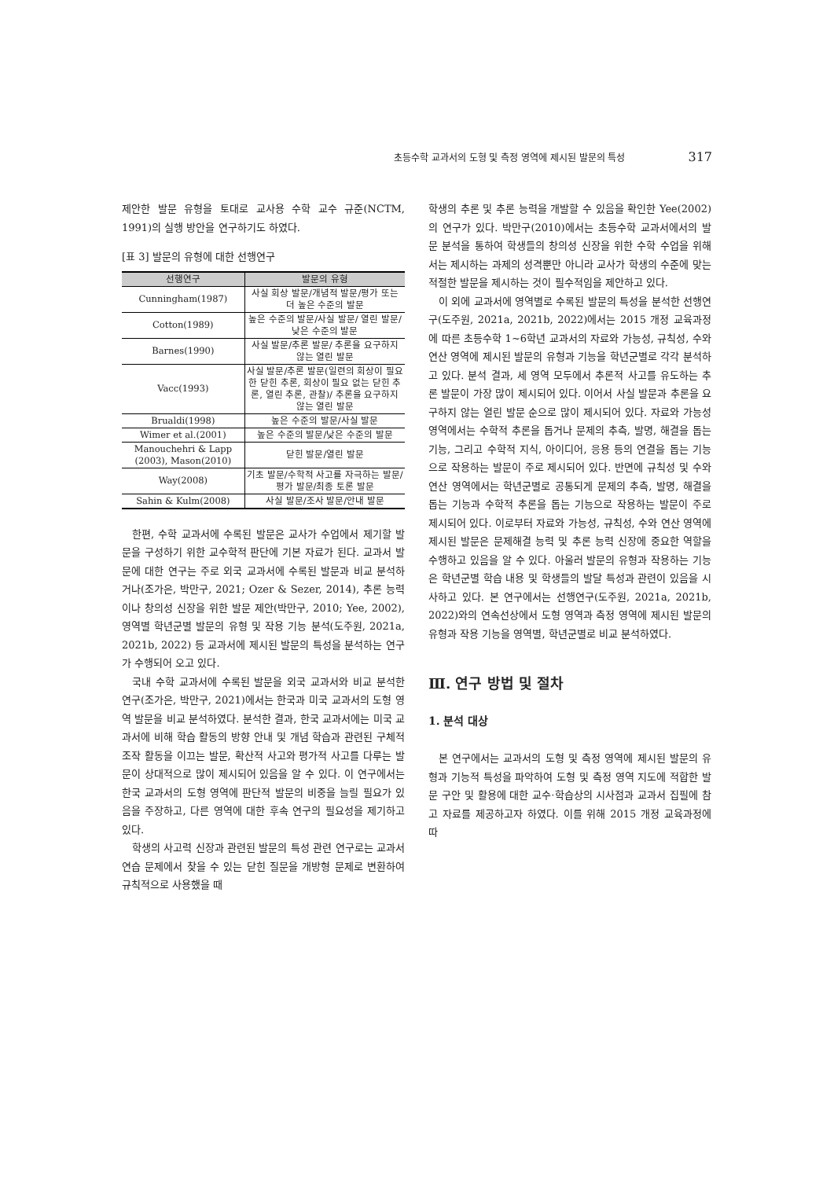초등수학 교과서의 도형 및 측정 영역에 제시된 발문의 특성 317
제안한 발문 유형을 토대로 교사용 수학 교수 규준(NCTM, 1991)의 실행 방안을 연구하기도 하였다.
[표 3] 발문의 유형에 대한 선행연구
| 선행연구 | 발문의 유형 |
| --- | --- |
| Cunningham(1987) | 사실 회상 발문/개념적 발문/평가 또는 더 높은 수준의 발문 |
| Cotton(1989) | 높은 수준의 발문/사실 발문/ 열린 발문/낮은 수준의 발문 |
| Barnes(1990) | 사실 발문/추론 발문/ 추론을 요구하지 않는 열린 발문 |
| Vacc(1993) | 사실 발문/추론 발문(일련의 회상이 필요한 닫힌 추론, 회상이 필요 없는 닫힌 추론, 열린 추론, 관찰)/ 추론을 요구하지 않는 열린 발문 |
| Brualdi(1998) | 높은 수준의 발문/사실 발문 |
| Wimer et al.(2001) | 높은 수준의 발문/낮은 수준의 발문 |
| Manouchehri & Lapp (2003), Mason(2010) | 닫힌 발문/열린 발문 |
| Way(2008) | 기초 발문/수학적 사고를 자극하는 발문/평가 발문/최종 토론 발문 |
| Sahin & Kulm(2008) | 사실 발문/조사 발문/안내 발문 |
한편, 수학 교과서에 수록된 발문은 교사가 수업에서 제기할 발문을 구성하기 위한 교수학적 판단에 기본 자료가 된다. 교과서 발문에 대한 연구는 주로 외국 교과서에 수록된 발문과 비교 분석하거나(조가은, 박만구, 2021; Ozer & Sezer, 2014), 추론 능력이나 창의성 신장을 위한 발문 제안(박만구, 2010; Yee, 2002), 영역별 학년군별 발문의 유형 및 작용 기능 분석(도주원, 2021a, 2021b, 2022) 등 교과서에 제시된 발문의 특성을 분석하는 연구가 수행되어 오고 있다.
국내 수학 교과서에 수록된 발문을 외국 교과서와 비교 분석한 연구(조가은, 박만구, 2021)에서는 한국과 미국 교과서의 도형 영역 발문을 비교 분석하였다. 분석한 결과, 한국 교과서에는 미국 교과서에 비해 학습 활동의 방향 안내 및 개념 학습과 관련된 구체적 조작 활동을 이끄는 발문, 확산적 사고와 평가적 사고를 다루는 발문이 상대적으로 많이 제시되어 있음을 알 수 있다. 이 연구에서는 한국 교과서의 도형 영역에 판단적 발문의 비중을 늘릴 필요가 있음을 주장하고, 다른 영역에 대한 후속 연구의 필요성을 제기하고 있다.
학생의 사고력 신장과 관련된 발문의 특성 관련 연구로는 교과서 연습 문제에서 찾을 수 있는 닫힌 질문을 개방형 문제로 변환하여 규칙적으로 사용했을 때
학생의 추론 및 추론 능력을 개발할 수 있음을 확인한 Yee(2002)의 연구가 있다. 박만구(2010)에서는 초등수학 교과서에서의 발문 분석을 통하여 학생들의 창의성 신장을 위한 수학 수업을 위해서는 제시하는 과제의 성격뿐만 아니라 교사가 학생의 수준에 맞는 적절한 발문을 제시하는 것이 필수적임을 제안하고 있다.
이 외에 교과서에 영역별로 수록된 발문의 특성을 분석한 선행연구(도주원, 2021a, 2021b, 2022)에서는 2015 개정 교육과정에 따른 초등수학 1~6학년 교과서의 자료와 가능성, 규칙성, 수와 연산 영역에 제시된 발문의 유형과 기능을 학년군별로 각각 분석하고 있다. 분석 결과, 세 영역 모두에서 추론적 사고를 유도하는 추론 발문이 가장 많이 제시되어 있다. 이어서 사실 발문과 추론을 요구하지 않는 열린 발문 순으로 많이 제시되어 있다. 자료와 가능성 영역에서는 수학적 추론을 돕거나 문제의 추측, 발명, 해결을 돕는 기능, 그리고 수학적 지식, 아이디어, 응용 등의 연결을 돕는 기능으로 작용하는 발문이 주로 제시되어 있다. 반면에 규칙성 및 수와 연산 영역에서는 학년군별로 공통되게 문제의 추측, 발명, 해결을 돕는 기능과 수학적 추론을 돕는 기능으로 작용하는 발문이 주로 제시되어 있다. 이로부터 자료와 가능성, 규칙성, 수와 연산 영역에 제시된 발문은 문제해결 능력 및 추론 능력 신장에 중요한 역할을 수행하고 있음을 알 수 있다. 아울러 발문의 유형과 작용하는 기능은 학년군별 학습 내용 및 학생들의 발달 특성과 관련이 있음을 시사하고 있다. 본 연구에서는 선행연구(도주원, 2021a, 2021b, 2022)와의 연속선상에서 도형 영역과 측정 영역에 제시된 발문의 유형과 작용 기능을 영역별, 학년군별로 비교 분석하였다.
Ⅲ. 연구 방법 및 절차
1. 분석 대상
본 연구에서는 교과서의 도형 및 측정 영역에 제시된 발문의 유형과 기능적 특성을 파악하여 도형 및 측정 영역 지도에 적합한 발문 구안 및 활용에 대한 교수·학습상의 시사점과 교과서 집필에 참고 자료를 제공하고자 하였다. 이를 위해 2015 개정 교육과정에 따